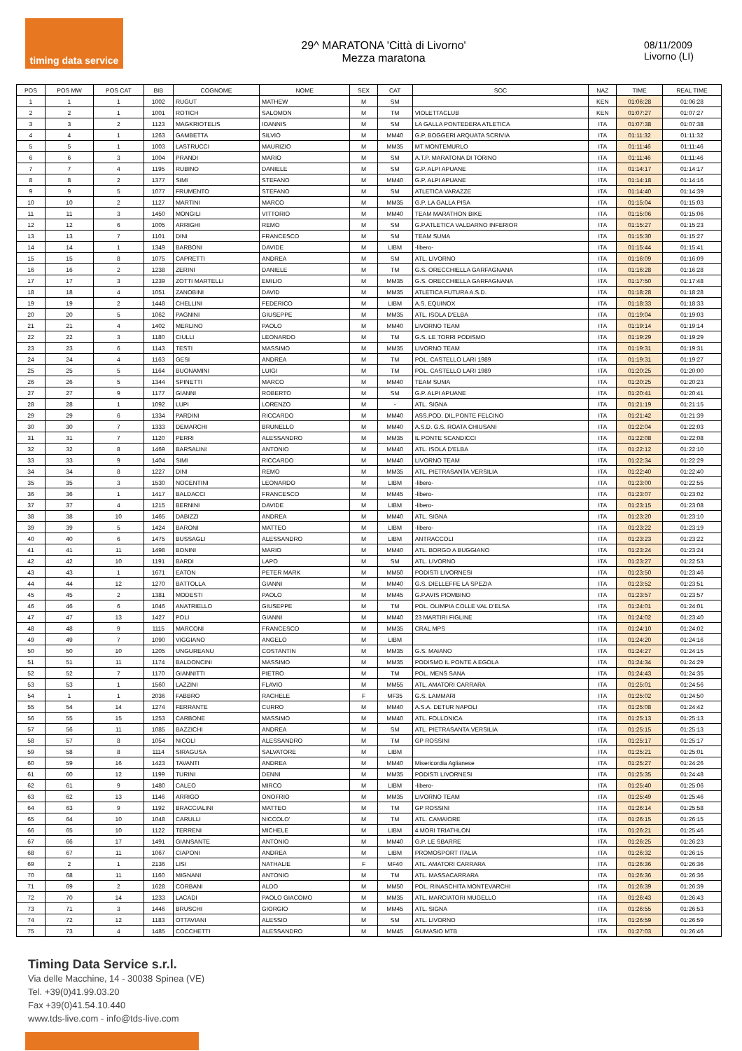timing data service
29^ MARATONA 'Città di Livorno'
Mezza maratona
08/11/2009
Livorno (LI)
| POS | POS MW | POS CAT | BIB | COGNOME | NOME | SEX | CAT | SOC | NAZ | TIME | REAL TIME |
| --- | --- | --- | --- | --- | --- | --- | --- | --- | --- | --- | --- |
| 1 | 1 | 1 | 1002 | RUGUT | MATHEW | M | SM | | KEN | 01:06:28 | 01:06:28 |
| 2 | 2 | 1 | 1001 | ROTICH | SALOMON | M | TM | VIOLETTACLUB | KEN | 01:07:27 | 01:07:27 |
| 3 | 3 | 2 | 1123 | MAGKRIOTELIS | IOANNIS | M | SM | LA GALLA PONTEDERA ATLETICA | ITA | 01:07:38 | 01:07:38 |
| 4 | 4 | 1 | 1263 | GAMBETTA | SILVIO | M | MM40 | G.P. BOGGERI ARQUATA SCRIVIA | ITA | 01:11:32 | 01:11:32 |
| 5 | 5 | 1 | 1003 | LASTRUCCI | MAURIZIO | M | MM35 | MT MONTEMURLO | ITA | 01:11:46 | 01:11:46 |
| 6 | 6 | 3 | 1004 | PRANDI | MARIO | M | SM | A.T.P. MARATONA DI TORINO | ITA | 01:11:46 | 01:11:46 |
| 7 | 7 | 4 | 1195 | RUBINO | DANIELE | M | SM | G.P. ALPI APUANE | ITA | 01:14:17 | 01:14:17 |
| 8 | 8 | 2 | 1377 | SIMI | STEFANO | M | MM40 | G.P. ALPI APUANE | ITA | 01:14:18 | 01:14:16 |
| 9 | 9 | 5 | 1077 | FRUMENTO | STEFANO | M | SM | ATLETICA VARAZZE | ITA | 01:14:40 | 01:14:39 |
| 10 | 10 | 2 | 1127 | MARTINI | MARCO | M | MM35 | G.P. LA GALLA PISA | ITA | 01:15:04 | 01:15:03 |
| 11 | 11 | 3 | 1450 | MONGILI | VITTORIO | M | MM40 | TEAM MARATHON BIKE | ITA | 01:15:06 | 01:15:06 |
| 12 | 12 | 6 | 1005 | ARRIGHI | REMO | M | SM | G.P.ATLETICA VALDARNO INFERIOR | ITA | 01:15:27 | 01:15:23 |
| 13 | 13 | 7 | 1101 | DINI | FRANCESCO | M | SM | TEAM SUMA | ITA | 01:15:30 | 01:15:27 |
| 14 | 14 | 1 | 1349 | BARBONI | DAVIDE | M | LIBM | -libero- | ITA | 01:15:44 | 01:15:41 |
| 15 | 15 | 8 | 1075 | CAPRETTI | ANDREA | M | SM | ATL. LIVORNO | ITA | 01:16:09 | 01:16:09 |
| 16 | 16 | 2 | 1238 | ZERINI | DANIELE | M | TM | G.S. ORECCHIELLA GARFAGNANA | ITA | 01:16:28 | 01:16:28 |
| 17 | 17 | 3 | 1239 | ZOTTI MARTELLI | EMILIO | M | MM35 | G.S. ORECCHIELLA GARFAGNANA | ITA | 01:17:50 | 01:17:48 |
| 18 | 18 | 4 | 1051 | ZANOBINI | DAVID | M | MM35 | ATLETICA FUTURA A.S.D. | ITA | 01:18:28 | 01:18:28 |
| 19 | 19 | 2 | 1448 | CHELLINI | FEDERICO | M | LIBM | A.S. EQUINOX | ITA | 01:18:33 | 01:18:33 |
| 20 | 20 | 5 | 1062 | PAGNINI | GIUSEPPE | M | MM35 | ATL. ISOLA D'ELBA | ITA | 01:19:04 | 01:19:03 |
| 21 | 21 | 4 | 1402 | MERLINO | PAOLO | M | MM40 | LIVORNO TEAM | ITA | 01:19:14 | 01:19:14 |
| 22 | 22 | 3 | 1180 | CIULLI | LEONARDO | M | TM | G.S. LE TORRI PODISMO | ITA | 01:19:29 | 01:19:29 |
| 23 | 23 | 6 | 1143 | TESTI | MASSIMO | M | MM35 | LIVORNO TEAM | ITA | 01:19:31 | 01:19:31 |
| 24 | 24 | 4 | 1163 | GESI | ANDREA | M | TM | POL. CASTELLO LARI 1989 | ITA | 01:19:31 | 01:19:27 |
| 25 | 25 | 5 | 1164 | BUONAMINI | LUIGI | M | TM | POL. CASTELLO LARI 1989 | ITA | 01:20:25 | 01:20:00 |
| 26 | 26 | 5 | 1344 | SPINETTI | MARCO | M | MM40 | TEAM SUMA | ITA | 01:20:25 | 01:20:23 |
| 27 | 27 | 9 | 1177 | GIANNI | ROBERTO | M | SM | G.P. ALPI APUANE | ITA | 01:20:41 | 01:20:41 |
| 28 | 28 | 1 | 1092 | LUPI | LORENZO | M | - | ATL. SIGNA | ITA | 01:21:19 | 01:21:15 |
| 29 | 29 | 6 | 1334 | PARDINI | RICCARDO | M | MM40 | ASS.POD. DIL.PONTE FELCINO | ITA | 01:21:42 | 01:21:39 |
| 30 | 30 | 7 | 1333 | DEMARCHI | BRUNELLO | M | MM40 | A.S.D. G.S. ROATA CHIUSANI | ITA | 01:22:04 | 01:22:03 |
| 31 | 31 | 7 | 1120 | PERRI | ALESSANDRO | M | MM35 | IL PONTE SCANDICCI | ITA | 01:22:08 | 01:22:08 |
| 32 | 32 | 8 | 1469 | BARSALINI | ANTONIO | M | MM40 | ATL. ISOLA D'ELBA | ITA | 01:22:12 | 01:22:10 |
| 33 | 33 | 9 | 1404 | SIMI | RICCARDO | M | MM40 | LIVORNO TEAM | ITA | 01:22:34 | 01:22:29 |
| 34 | 34 | 8 | 1227 | DINI | REMO | M | MM35 | ATL. PIETRASANTA VERSILIA | ITA | 01:22:40 | 01:22:40 |
| 35 | 35 | 3 | 1530 | NOCENTINI | LEONARDO | M | LIBM | -libero- | ITA | 01:23:00 | 01:22:55 |
| 36 | 36 | 1 | 1417 | BALDACCI | FRANCESCO | M | MM45 | -libero- | ITA | 01:23:07 | 01:23:02 |
| 37 | 37 | 4 | 1215 | BERNINI | DAVIDE | M | LIBM | -libero- | ITA | 01:23:15 | 01:23:08 |
| 38 | 38 | 10 | 1465 | DABIZZI | ANDREA | M | MM40 | ATL. SIGNA | ITA | 01:23:20 | 01:23:10 |
| 39 | 39 | 5 | 1424 | BARONI | MATTEO | M | LIBM | -libero- | ITA | 01:23:22 | 01:23:19 |
| 40 | 40 | 6 | 1475 | BUSSAGLI | ALESSANDRO | M | LIBM | ANTRACCOLI | ITA | 01:23:23 | 01:23:22 |
| 41 | 41 | 11 | 1498 | BONINI | MARIO | M | MM40 | ATL. BORGO A BUGGIANO | ITA | 01:23:24 | 01:23:24 |
| 42 | 42 | 10 | 1191 | BARDI | LAPO | M | SM | ATL. LIVORNO | ITA | 01:23:27 | 01:22:53 |
| 43 | 43 | 1 | 1671 | EATON | PETER MARK | M | MM50 | PODISTI LIVORNESI | ITA | 01:23:50 | 01:23:46 |
| 44 | 44 | 12 | 1270 | BATTOLLA | GIANNI | M | MM40 | G.S. DIELLEFFE LA SPEZIA | ITA | 01:23:52 | 01:23:51 |
| 45 | 45 | 2 | 1381 | MODESTI | PAOLO | M | MM45 | G.P.AVIS PIOMBINO | ITA | 01:23:57 | 01:23:57 |
| 46 | 46 | 6 | 1046 | ANATRIELLO | GIUSEPPE | M | TM | POL. OLIMPIA COLLE VAL D'ELSA | ITA | 01:24:01 | 01:24:01 |
| 47 | 47 | 13 | 1427 | POLI | GIANNI | M | MM40 | 23 MARTIRI FIGLINE | ITA | 01:24:02 | 01:23:40 |
| 48 | 48 | 9 | 1115 | MARCONI | FRANCESCO | M | MM35 | CRAL MPS | ITA | 01:24:10 | 01:24:02 |
| 49 | 49 | 7 | 1090 | VIGGIANO | ANGELO | M | LIBM | | ITA | 01:24:20 | 01:24:16 |
| 50 | 50 | 10 | 1205 | UNGUREANU | COSTANTIN | M | MM35 | G.S. MAIANO | ITA | 01:24:27 | 01:24:15 |
| 51 | 51 | 11 | 1174 | BALDONCINI | MASSIMO | M | MM35 | PODISMO IL PONTE A EGOLA | ITA | 01:24:34 | 01:24:29 |
| 52 | 52 | 7 | 1170 | GIANNITTI | PIETRO | M | TM | POL. MENS SANA | ITA | 01:24:43 | 01:24:35 |
| 53 | 53 | 1 | 1560 | LAZZINI | FLAVIO | M | MM55 | ATL. AMATORI CARRARA | ITA | 01:25:01 | 01:24:56 |
| 54 | 1 | 1 | 2036 | FABBRO | RACHELE | F | MF35 | G.S. LAMMARI | ITA | 01:25:02 | 01:24:50 |
| 55 | 54 | 14 | 1274 | FERRANTE | CURRO | M | MM40 | A.S.A. DETUR NAPOLI | ITA | 01:25:08 | 01:24:42 |
| 56 | 55 | 15 | 1253 | CARBONE | MASSIMO | M | MM40 | ATL. FOLLONICA | ITA | 01:25:13 | 01:25:13 |
| 57 | 56 | 11 | 1085 | BAZZICHI | ANDREA | M | SM | ATL. PIETRASANTA VERSILIA | ITA | 01:25:15 | 01:25:13 |
| 58 | 57 | 8 | 1054 | NICOLI | ALESSANDRO | M | TM | GP ROSSINI | ITA | 01:25:17 | 01:25:17 |
| 59 | 58 | 8 | 1114 | SIRAGUSA | SALVATORE | M | LIBM | | ITA | 01:25:21 | 01:25:01 |
| 60 | 59 | 16 | 1423 | TAVANTI | ANDREA | M | MM40 | Misericordia Aglianese | ITA | 01:25:27 | 01:24:26 |
| 61 | 60 | 12 | 1199 | TURINI | DENNI | M | MM35 | PODISTI LIVORNESI | ITA | 01:25:35 | 01:24:48 |
| 62 | 61 | 9 | 1480 | CALEO | MIRCO | M | LIBM | -libero- | ITA | 01:25:40 | 01:25:06 |
| 63 | 62 | 13 | 1146 | ARRIGO | ONOFRIO | M | MM35 | LIVORNO TEAM | ITA | 01:25:49 | 01:25:46 |
| 64 | 63 | 9 | 1192 | BRACCIALINI | MATTEO | M | TM | GP ROSSINI | ITA | 01:26:14 | 01:25:58 |
| 65 | 64 | 10 | 1048 | CARULLI | NICCOLO' | M | TM | ATL. CAMAIORE | ITA | 01:26:15 | 01:26:15 |
| 66 | 65 | 10 | 1122 | TERRENI | MICHELE | M | LIBM | 4 MORI TRIATHLON | ITA | 01:26:21 | 01:25:46 |
| 67 | 66 | 17 | 1491 | GIANSANTE | ANTONIO | M | MM40 | G.P. LE SBARRE | ITA | 01:26:25 | 01:26:23 |
| 68 | 67 | 11 | 1067 | CIAPONI | ANDREA | M | LIBM | PROMOSPORT ITALIA | ITA | 01:26:32 | 01:26:15 |
| 69 | 2 | 1 | 2136 | LISI | NATHALIE | F | MF40 | ATL. AMATORI CARRARA | ITA | 01:26:36 | 01:26:36 |
| 70 | 68 | 11 | 1160 | MIGNANI | ANTONIO | M | TM | ATL. MASSACARRARA | ITA | 01:26:36 | 01:26:36 |
| 71 | 69 | 2 | 1628 | CORBANI | ALDO | M | MM50 | POL. RINASCHITA MONTEVARCHI | ITA | 01:26:39 | 01:26:39 |
| 72 | 70 | 14 | 1233 | LACADI | PAOLO GIACOMO | M | MM35 | ATL. MARCIATORI MUGELLO | ITA | 01:26:43 | 01:26:43 |
| 73 | 71 | 3 | 1446 | BRUSCHI | GIORGIO | M | MM45 | ATL. SIGNA | ITA | 01:26:55 | 01:26:53 |
| 74 | 72 | 12 | 1183 | OTTAVIANI | ALESSIO | M | SM | ATL. LIVORNO | ITA | 01:26:59 | 01:26:59 |
| 75 | 73 | 4 | 1485 | COCCHETTI | ALESSANDRO | M | MM45 | GUMASIO MTB | ITA | 01:27:03 | 01:26:46 |
Timing Data Service s.r.l.
Via delle Macchine, 14 - 30038 Spinea (VE)
Tel. +39(0)41.99.03.20
Fax +39(0)41.54.10.440
www.tds-live.com - info@tds-live.com